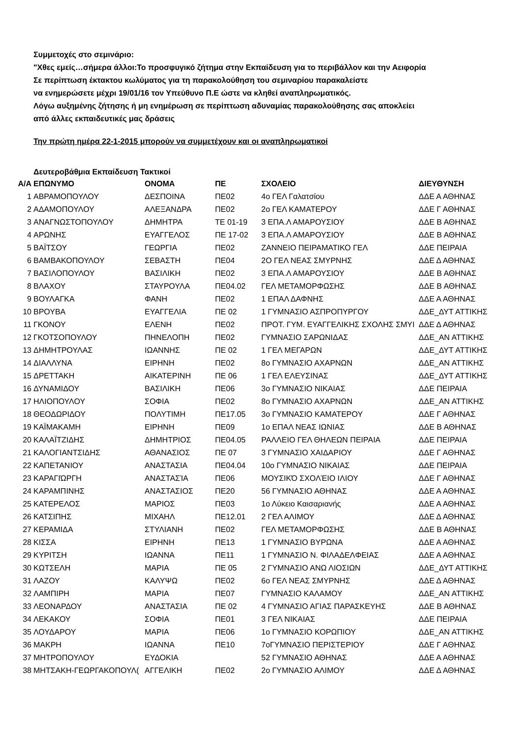Συμμετοχές στο σεμινάριο:
"Χθες εμείς…σήμερα άλλοι:Το προσφυγικό ζήτημα στην Εκπαίδευση για το περιβάλλον και την Αειφορία
Σε περίπτωση έκτακτου κωλύματος για τη παρακολούθηση του σεμιναρίου παρακαλείστε
να ενημερώσετε μέχρι 19/01/16 τον Υπεύθυνο Π.Ε ώστε να κληθεί αναπληρωματικός.
Λόγω αυξημένης ζήτησης ή μη ενημέρωση σε περίπτωση αδυναμίας παρακολούθησης σας αποκλείει
από άλλες εκπαιδευτικές μας δράσεις
Την πρώτη ημέρα 22-1-2015 μπορούν να συμμετέχουν και οι αναπληρωματικοί
Δευτεροβάθμια Εκπαίδευση Τακτικοί
| Α/Α | ΕΠΩΝΥΜΟ | ΟΝΟΜΑ | ΠΕ | ΣΧΟΛΕΙΟ | ΔΙΕΥΘΥΝΣΗ |
| --- | --- | --- | --- | --- | --- |
| 1 | ΑΒΡΑΜΟΠΟΥΛΟΥ | ΔΕΣΠΟΙΝΑ | ΠΕ02 | 4ο ΓΕΛ Γαλατσίου | ΔΔΕ Α ΑΘΗΝΑΣ |
| 2 | ΑΔΑΜΟΠΟΥΛΟΥ | ΑΛΕΞΑΝΔΡΑ | ΠΕ02 | 2ο ΓΕΛ ΚΑΜΑΤΕΡΟΥ | ΔΔΕ Γ ΑΘΗΝΑΣ |
| 3 | ΑΝΑΓΝΩΣΤΟΠΟΥΛΟΥ | ΔΗΜΗΤΡΑ | ΤΕ 01-19 | 3 ΕΠΑ.Λ ΑΜΑΡΟΥΣΙΟΥ | ΔΔΕ Β ΑΘΗΝΑΣ |
| 4 | ΑΡΩΝΗΣ | ΕΥΑΓΓΕΛΟΣ | ΠΕ 17-02 | 3 ΕΠΑ.Λ ΑΜΑΡΟΥΣΙΟΥ | ΔΔΕ Β ΑΘΗΝΑΣ |
| 5 | ΒΑΪΤΣΟΥ | ΓΕΩΡΓΙΑ | ΠΕ02 | ΖΑΝΝΕΙΟ ΠΕΙΡΑΜΑΤΙΚΟ ΓΕΛ | ΔΔΕ ΠΕΙΡΑΙΑ |
| 6 | ΒΑΜΒΑΚΟΠΟΥΛΟΥ | ΣΕΒΑΣΤΗ | ΠΕ04 | 2Ο ΓΕΛ ΝΕΑΣ ΣΜΥΡΝΗΣ | ΔΔΕ Δ ΑΘΗΝΑΣ |
| 7 | ΒΑΣΙΛΟΠΟΥΛΟΥ | ΒΑΣΙΛΙΚΗ | ΠΕ02 | 3 ΕΠΑ.Λ ΑΜΑΡΟΥΣΙΟΥ | ΔΔΕ Β ΑΘΗΝΑΣ |
| 8 | ΒΛΑΧΟΥ | ΣΤΑΥΡΟΥΛΑ | ΠΕ04.02 | ΓΕΛ ΜΕΤΑΜΟΡΦΩΣΗΣ | ΔΔΕ Β ΑΘΗΝΑΣ |
| 9 | ΒΟΥΛΑΓΚΑ | ΦΑΝΗ | ΠΕ02 | 1 ΕΠΑΛ ΔΑΦΝΗΣ | ΔΔΕ Α ΑΘΗΝΑΣ |
| 10 | ΒΡΟΥΒΑ | ΕΥΑΓΓΕΛΙΑ | ΠΕ 02 | 1 ΓΥΜΝΑΣΙΟ ΑΣΠΡΟΠΥΡΓΟΥ | ΔΔΕ_ΔΥΤ ΑΤΤΙΚΗΣ |
| 11 | ΓΚΟΝΟΥ | ΕΛΕΝΗ | ΠΕ02 | ΠΡΟΤ. ΓΥΜ. ΕΥΑΓΓΕΛΙΚΗΣ ΣΧΟΛΗΣ ΣΜΥΙ | ΔΔΕ Δ ΑΘΗΝΑΣ |
| 12 | ΓΚΟΤΣΟΠΟΥΛΟΥ | ΠΗΝΕΛΟΠΗ | ΠΕ02 | ΓΥΜΝΑΣΙΟ ΣΑΡΩΝΙΔΑΣ | ΔΔΕ_ΑΝ ΑΤΤΙΚΗΣ |
| 13 | ΔΗΜΗΤΡΟΥΛΑΣ | ΙΩΑΝΝΗΣ | ΠΕ 02 | 1 ΓΕΛ ΜΕΓΑΡΩΝ | ΔΔΕ_ΔΥΤ ΑΤΤΙΚΗΣ |
| 14 | ΔΙΑΛΛΥΝΑ | ΕΙΡΗΝΗ | ΠΕ02 | 8ο ΓΥΜΝΑΣΙΟ ΑΧΑΡΝΩΝ | ΔΔΕ_ΑΝ ΑΤΤΙΚΗΣ |
| 15 | ΔΡΕΤΤΑΚΗ | ΑΙΚΑΤΕΡΙΝΗ | ΠΕ 06 | 1 ΓΕΛ ΕΛΕΥΣΙΝΑΣ | ΔΔΕ_ΔΥΤ ΑΤΤΙΚΗΣ |
| 16 | ΔΥΝΑΜΙΔΟΥ | ΒΑΣΙΛΙΚΗ | ΠΕ06 | 3ο ΓΥΜΝΑΣΙΟ ΝΙΚΑΙΑΣ | ΔΔΕ ΠΕΙΡΑΙΑ |
| 17 | ΗΛΙΟΠΟΥΛΟΥ | ΣΟΦΙΑ | ΠΕ02 | 8ο ΓΥΜΝΑΣΙΟ ΑΧΑΡΝΩΝ | ΔΔΕ_ΑΝ ΑΤΤΙΚΗΣ |
| 18 | ΘΕΟΔΩΡΙΔΟΥ | ΠΟΛΥΤΙΜΗ | ΠΕ17.05 | 3ο ΓΥΜΝΑΣΙΟ ΚΑΜΑΤΕΡΟΥ | ΔΔΕ Γ ΑΘΗΝΑΣ |
| 19 | ΚΑΪΜΑΚΑΜΗ | ΕΙΡΗΝΗ | ΠΕ09 | 1ο ΕΠΑΛ ΝΕΑΣ ΙΩΝΙΑΣ | ΔΔΕ Β ΑΘΗΝΑΣ |
| 20 | ΚΑΛΑΪΤΖΙΔΗΣ | ΔΗΜΗΤΡΙΟΣ | ΠΕ04.05 | ΡΑΛΛΕΙΟ ΓΕΛ ΘΗΛΕΩΝ ΠΕΙΡΑΙΑ | ΔΔΕ ΠΕΙΡΑΙΑ |
| 21 | ΚΑΛΟΓΙΑΝΤΣΙΔΗΣ | ΑΘΑΝΑΣΙΟΣ | ΠΕ 07 | 3 ΓΥΜΝΑΣΙΟ ΧΑΙΔΑΡΙΟΥ | ΔΔΕ Γ ΑΘΗΝΑΣ |
| 22 | ΚΑΠΕΤΑΝΙΟΥ | ΑΝΑΣΤΑΣΙΑ | ΠΕ04.04 | 10ο ΓΥΜΝΑΣΙΟ ΝΙΚΑΙΑΣ | ΔΔΕ ΠΕΙΡΑΙΑ |
| 23 | ΚΑΡΑΓΙΏΡΓΗ | ΑΝΑΣΤΑΣΊΑ | ΠΕ06 | ΜΟΥΣΙΚΌ ΣΧΟΛΈΙΟ ΙΛΙΟΥ | ΔΔΕ Γ ΑΘΗΝΑΣ |
| 24 | ΚΑΡΑΜΠΙΝΗΣ | ΑΝΑΣΤΑΣΙΟΣ | ΠΕ20 | 56 ΓΥΜΝΑΣΙΟ ΑΘΗΝΑΣ | ΔΔΕ Α ΑΘΗΝΑΣ |
| 25 | ΚΑΤΕΡΕΛΟΣ | ΜΑΡΙΟΣ | ΠΕ03 | 1ο Λύκειο Καισαριανής | ΔΔΕ Α ΑΘΗΝΑΣ |
| 26 | ΚΑΤΣΙΠΗΣ | ΜΙΧΑΗΛ | ΠΕ12.01 | 2 ΓΕΛ ΑΛΙΜΟΥ | ΔΔΕ Δ ΑΘΗΝΑΣ |
| 27 | ΚΕΡΑΜΙΔΑ | ΣΤΥΛΙΑΝΗ | ΠΕ02 | ΓΕΛ ΜΕΤΑΜΟΡΦΩΣΗΣ | ΔΔΕ Β ΑΘΗΝΑΣ |
| 28 | ΚΙΣΣΑ | ΕΙΡΗΝΗ | ΠΕ13 | 1 ΓΥΜΝΑΣΙΟ ΒΥΡΩΝΑ | ΔΔΕ Α ΑΘΗΝΑΣ |
| 29 | ΚΥΡΙΤΣΗ | ΙΩΑΝΝΑ | ΠΕ11 | 1 ΓΥΜΝΑΣΙΟ Ν. ΦΙΛΑΔΕΛΦΕΙΑΣ | ΔΔΕ Α ΑΘΗΝΑΣ |
| 30 | ΚΩΤΣΕΛΗ | ΜΑΡΙΑ | ΠΕ 05 | 2 ΓΥΜΝΑΣΙΟ ΑΝΩ ΛΙΟΣΙΩΝ | ΔΔΕ_ΔΥΤ ΑΤΤΙΚΗΣ |
| 31 | ΛΑΖΟΥ | ΚΑΛΥΨΩ | ΠΕ02 | 6ο ΓΕΛ ΝΕΑΣ ΣΜΥΡΝΗΣ | ΔΔΕ Δ ΑΘΗΝΑΣ |
| 32 | ΛΑΜΠΙΡΗ | ΜΑΡΙΑ | ΠΕ07 | ΓΥΜΝΑΣΙΟ ΚΑΛΑΜΟΥ | ΔΔΕ_ΑΝ ΑΤΤΙΚΗΣ |
| 33 | ΛΕΟΝΑΡΔΟΥ | ΑΝΑΣΤΑΣΙΑ | ΠΕ 02 | 4 ΓΥΜΝΑΣΙΟ ΑΓΙΑΣ ΠΑΡΑΣΚΕΥΗΣ | ΔΔΕ Β ΑΘΗΝΑΣ |
| 34 | ΛΕΚΑΚΟΥ | ΣΟΦΙΑ | ΠΕ01 | 3 ΓΕΛ ΝΙΚΑΙΑΣ | ΔΔΕ ΠΕΙΡΑΙΑ |
| 35 | ΛΟΥΔΑΡΟΥ | ΜΑΡΙΑ | ΠΕ06 | 1ο ΓΥΜΝΑΣΙΟ ΚΟΡΩΠΙΟΥ | ΔΔΕ_ΑΝ ΑΤΤΙΚΗΣ |
| 36 | ΜΑΚΡΗ | ΙΩΑΝΝΑ | ΠΕ10 | 7οΓΥΜΝΑΣΙΟ ΠΕΡΙΣΤΕΡΙΟΥ | ΔΔΕ Γ ΑΘΗΝΑΣ |
| 37 | ΜΗΤΡΟΠΟΥΛΟΥ | ΕΥΔΟΚΙΑ | | 52 ΓΥΜΝΑΣΙΟ ΑΘΗΝΑΣ | ΔΔΕ Α ΑΘΗΝΑΣ |
| 38 | ΜΗΤΣΑΚΗ-ΓΕΩΡΓΑΚΟΠΟΥΛ( | ΑΓΓΕΛΙΚΗ | ΠΕ02 | 2ο ΓΥΜΝΑΣΙΟ ΑΛΙΜΟΥ | ΔΔΕ Δ ΑΘΗΝΑΣ |